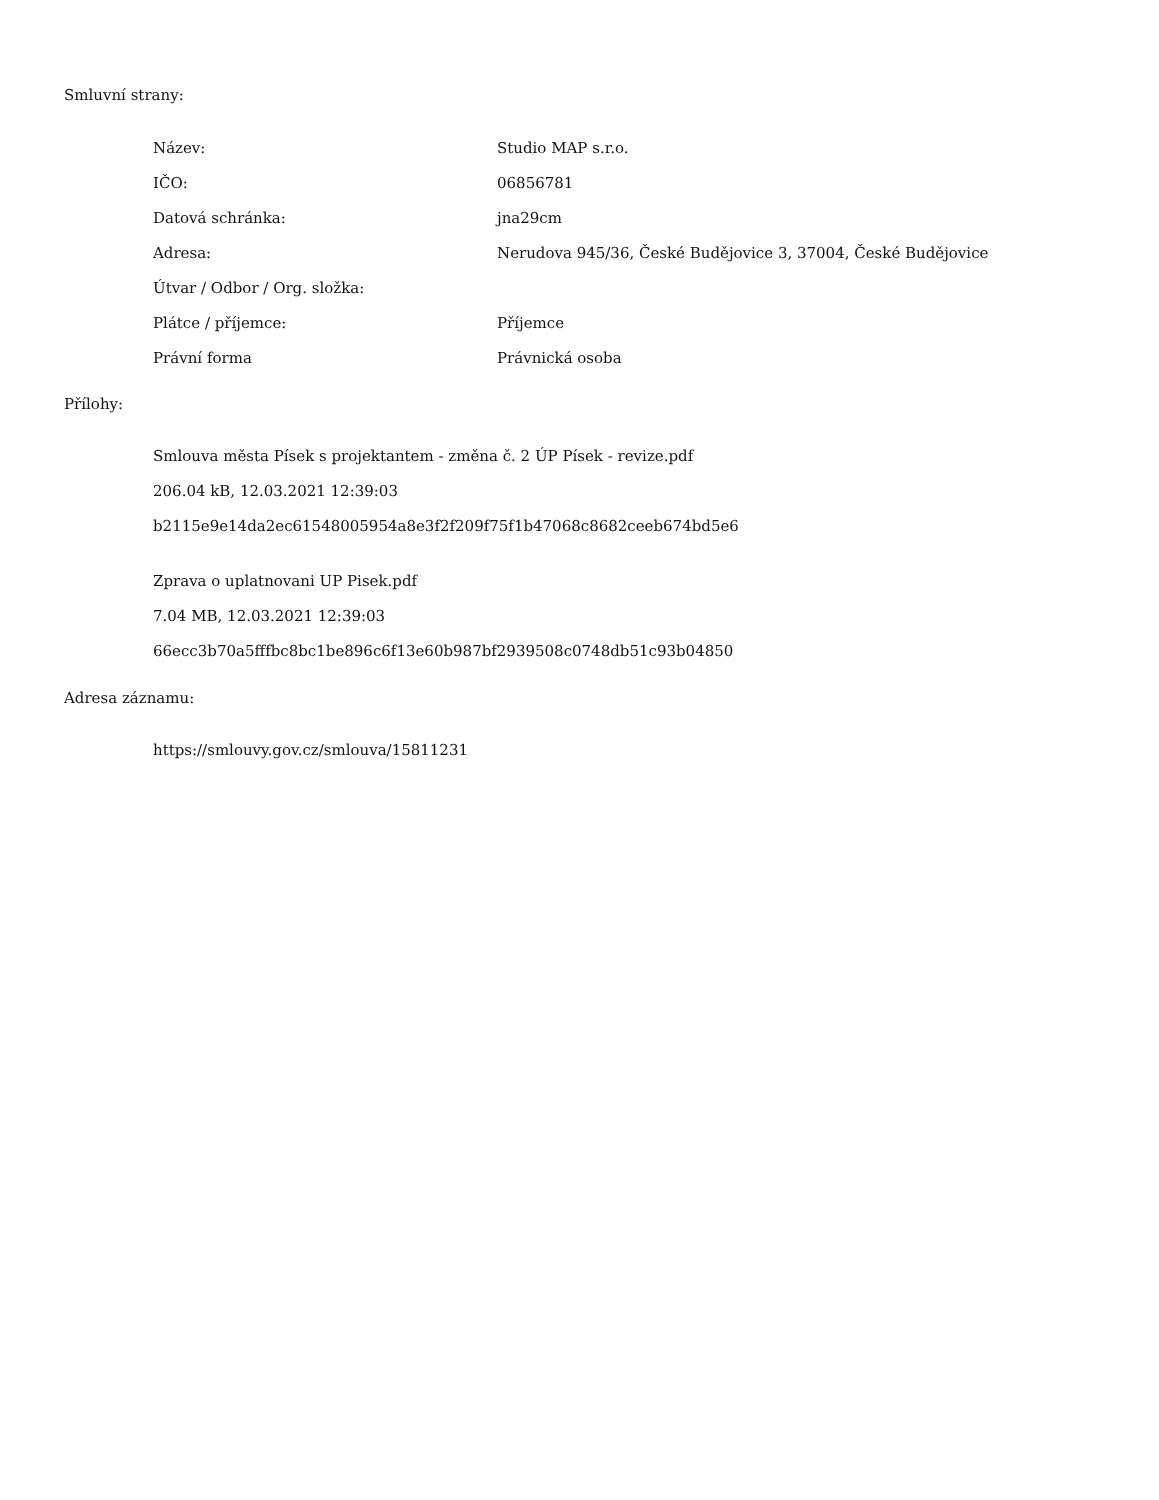Smluvní strany:
| Název: | Studio MAP s.r.o. |
| IČO: | 06856781 |
| Datová schránka: | jna29cm |
| Adresa: | Nerudova 945/36, České Budějovice 3, 37004, České Budějovice |
| Útvar / Odbor / Org. složka: | |
| Plátce / příjemce: | Příjemce |
| Právní forma | Právnická osoba |
Přílohy:
Smlouva města Písek s projektantem - změna č. 2 ÚP Písek - revize.pdf
206.04 kB, 12.03.2021 12:39:03
b2115e9e14da2ec61548005954a8e3f2f209f75f1b47068c8682ceeb674bd5e6
Zprava o uplatnovani UP Pisek.pdf
7.04 MB, 12.03.2021 12:39:03
66ecc3b70a5fffbc8bc1be896c6f13e60b987bf2939508c0748db51c93b04850
Adresa záznamu:
https://smlouvy.gov.cz/smlouva/15811231